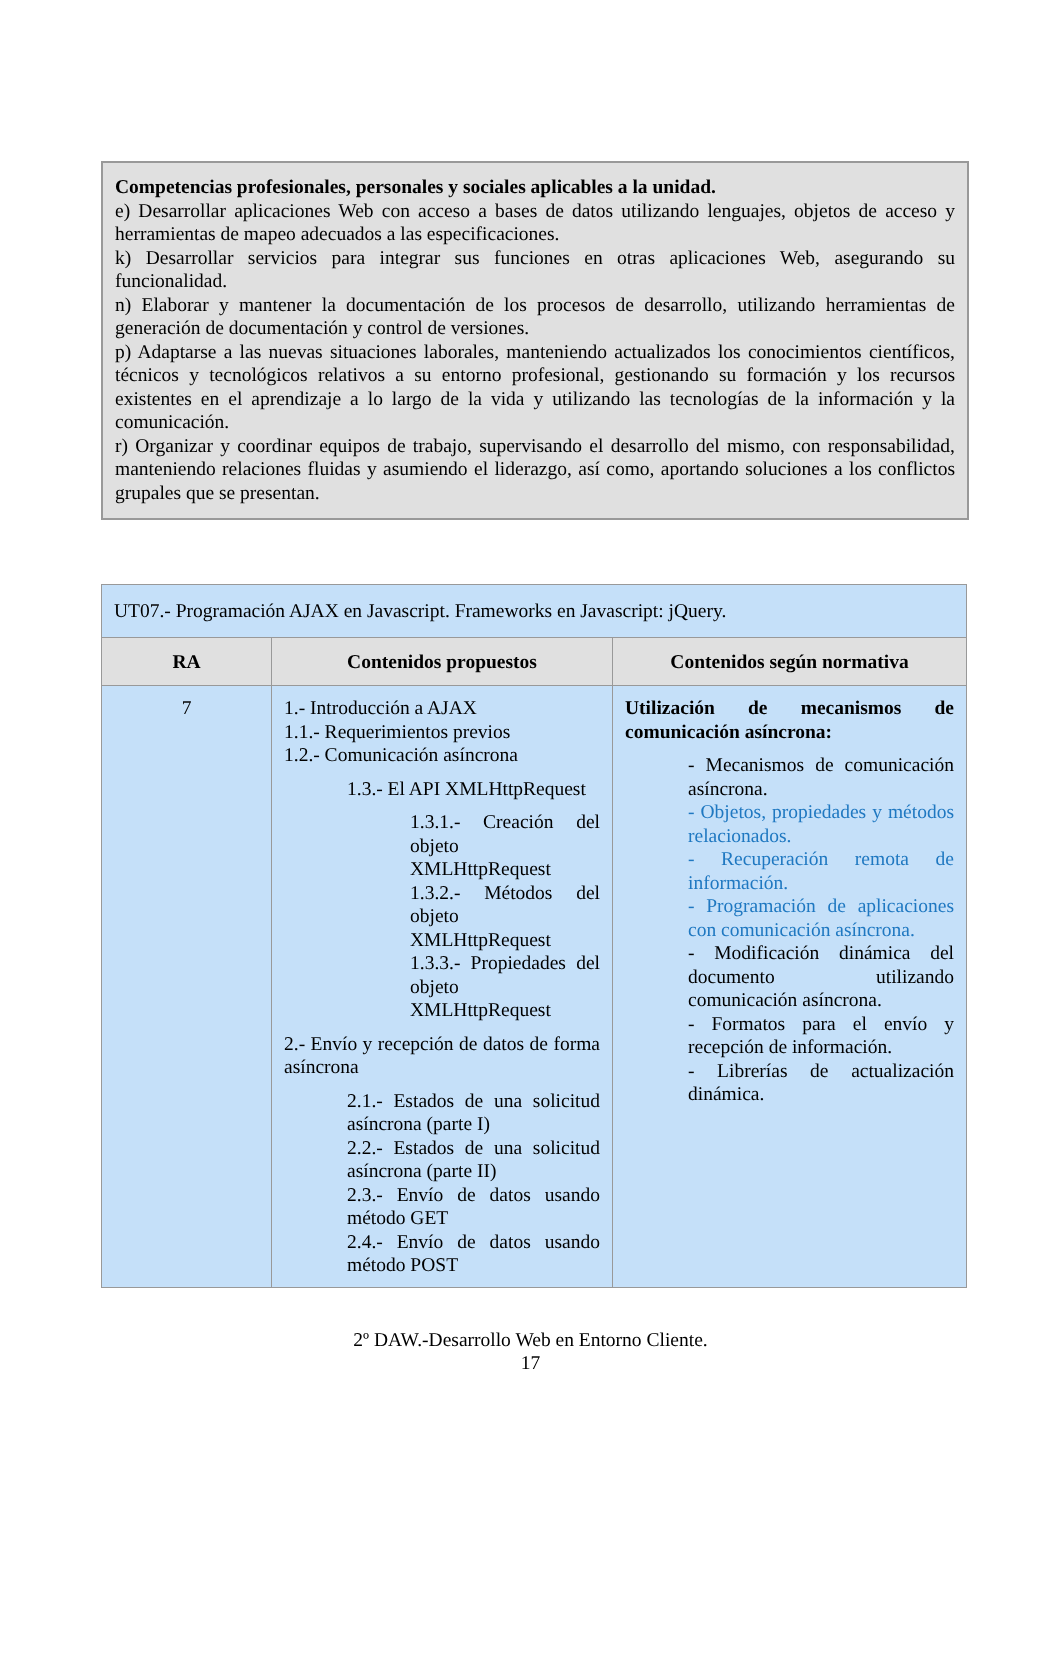Competencias profesionales, personales y sociales aplicables a la unidad.
e) Desarrollar aplicaciones Web con acceso a bases de datos utilizando lenguajes, objetos de acceso y herramientas de mapeo adecuados a las especificaciones.
k) Desarrollar servicios para integrar sus funciones en otras aplicaciones Web, asegurando su funcionalidad.
n) Elaborar y mantener la documentación de los procesos de desarrollo, utilizando herramientas de generación de documentación y control de versiones.
p) Adaptarse a las nuevas situaciones laborales, manteniendo actualizados los conocimientos científicos, técnicos y tecnológicos relativos a su entorno profesional, gestionando su formación y los recursos existentes en el aprendizaje a lo largo de la vida y utilizando las tecnologías de la información y la comunicación.
r) Organizar y coordinar equipos de trabajo, supervisando el desarrollo del mismo, con responsabilidad, manteniendo relaciones fluidas y asumiendo el liderazgo, así como, aportando soluciones a los conflictos grupales que se presentan.
| UT07.- Programación AJAX en Javascript. Frameworks en Javascript: jQuery. | | |
| RA | Contenidos propuestos | Contenidos según normativa |
| 7 | 1.- Introducción a AJAX 1.1.- Requerimientos previos 1.2.- Comunicación asíncrona 1.3.- El API XMLHttpRequest 1.3.1.- Creación del objeto XMLHttpRequest 1.3.2.- Métodos del objeto XMLHttpRequest 1.3.3.- Propiedades del objeto XMLHttpRequest 2.- Envío y recepción de datos de forma asíncrona 2.1.- Estados de una solicitud asíncrona (parte I) 2.2.- Estados de una solicitud asíncrona (parte II) 2.3.- Envío de datos usando método GET 2.4.- Envío de datos usando método POST | Utilización de mecanismos de comunicación asíncrona: - Mecanismos de comunicación asíncrona. - Objetos, propiedades y métodos relacionados. - Recuperación remota de información. - Programación de aplicaciones con comunicación asíncrona. - Modificación dinámica del documento utilizando comunicación asíncrona. - Formatos para el envío y recepción de información. - Librerías de actualización dinámica. |
2º DAW.-Desarrollo Web en Entorno Cliente.
17